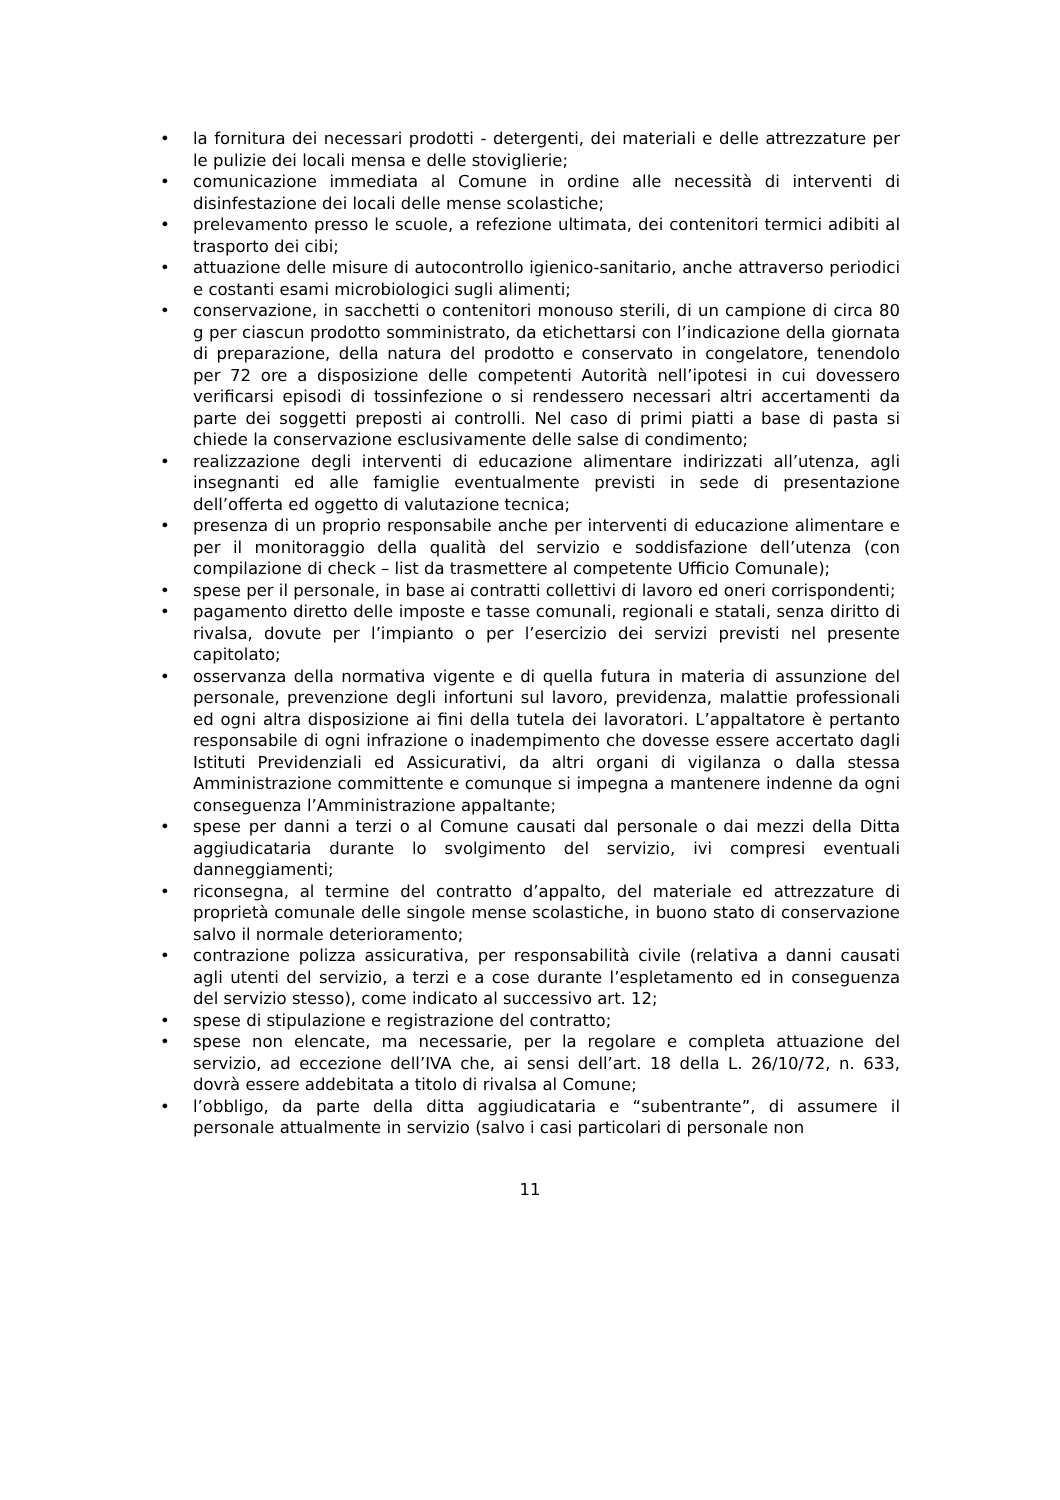• la fornitura dei necessari prodotti - detergenti, dei materiali e delle attrezzature per le pulizie dei locali mensa e delle stoviglierie;
• comunicazione immediata al Comune in ordine alle necessità di interventi di disinfestazione dei locali delle mense scolastiche;
• prelevamento presso le scuole, a refezione ultimata, dei contenitori termici adibiti al trasporto dei cibi;
• attuazione delle misure di autocontrollo igienico-sanitario, anche attraverso periodici e costanti esami microbiologici sugli alimenti;
• conservazione, in sacchetti o contenitori monouso sterili, di un campione di circa 80 g per ciascun prodotto somministrato, da etichettarsi con l’indicazione della giornata di preparazione, della natura del prodotto e conservato in congelatore, tenendolo per 72 ore a disposizione delle competenti Autorità nell’ipotesi in cui dovessero verificarsi episodi di tossinfezione o si rendessero necessari altri accertamenti da parte dei soggetti preposti ai controlli. Nel caso di primi piatti a base di pasta si chiede la conservazione esclusivamente delle salse di condimento;
• realizzazione degli interventi di educazione alimentare indirizzati all’utenza, agli insegnanti ed alle famiglie eventualmente previsti in sede di presentazione dell’offerta ed oggetto di valutazione tecnica;
• presenza di un proprio responsabile anche per interventi di educazione alimentare e per il monitoraggio della qualità del servizio e soddisfazione dell’utenza (con compilazione di check – list da trasmettere al competente Ufficio Comunale);
• spese per il personale, in base ai contratti collettivi di lavoro ed oneri corrispondenti;
• pagamento diretto delle imposte e tasse comunali, regionali e statali, senza diritto di rivalsa, dovute per l’impianto o per l’esercizio dei servizi previsti nel presente capitolato;
• osservanza della normativa vigente e di quella futura in materia di assunzione del personale, prevenzione degli infortuni sul lavoro, previdenza, malattie professionali ed ogni altra disposizione ai fini della tutela dei lavoratori. L’appaltatore è pertanto responsabile di ogni infrazione o inadempimento che dovesse essere accertato dagli Istituti Previdenziali ed Assicurativi, da altri organi di vigilanza o dalla stessa Amministrazione committente e comunque si impegna a mantenere indenne da ogni conseguenza l’Amministrazione appaltante;
• spese per danni a terzi o al Comune causati dal personale o dai mezzi della Ditta aggiudicataria durante lo svolgimento del servizio, ivi compresi eventuali danneggiamenti;
• riconsegna, al termine del contratto d’appalto, del materiale ed attrezzature di proprietà comunale delle singole mense scolastiche, in buono stato di conservazione salvo il normale deterioramento;
• contrazione polizza assicurativa, per responsabilità civile (relativa a danni causati agli utenti del servizio, a terzi e a cose durante l’espletamento ed in conseguenza del servizio stesso), come indicato al successivo art. 12;
• spese di stipulazione e registrazione del contratto;
• spese non elencate, ma necessarie, per la regolare e completa attuazione del servizio, ad eccezione dell’IVA che, ai sensi dell’art. 18 della L. 26/10/72, n. 633, dovrà essere addebitata a titolo di rivalsa al Comune;
• l’obbligo, da parte della ditta aggiudicataria e “subentrante”, di assumere il personale attualmente in servizio (salvo i casi particolari di personale non
11